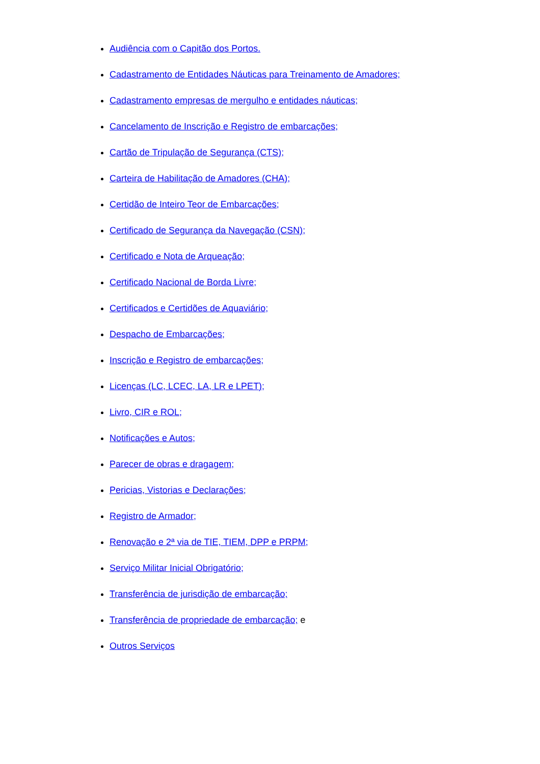Audiência com o Capitão dos Portos.
Cadastramento de Entidades Náuticas para Treinamento de Amadores;
Cadastramento empresas de mergulho e entidades náuticas;
Cancelamento de Inscrição e Registro de embarcações;
Cartão de Tripulação de Segurança (CTS);
Carteira de Habilitação de Amadores (CHA);
Certidão de Inteiro Teor de Embarcações;
Certificado de Segurança da Navegação (CSN);
Certificado e Nota de Arqueação;
Certificado Nacional de Borda Livre;
Certificados e Certidões de Aquaviário;
Despacho de Embarcações;
Inscrição e Registro de embarcações;
Licenças (LC, LCEC, LA, LR e LPET);
Livro, CIR e ROL;
Notificações e Autos;
Parecer de obras e dragagem;
Pericias, Vistorias e Declarações;
Registro de Armador;
Renovação e 2ª via de TIE, TIEM, DPP e PRPM;
Serviço Militar Inicial Obrigatório;
Transferência de jurisdição de embarcação;
Transferência de propriedade de embarcação; e
Outros Serviços